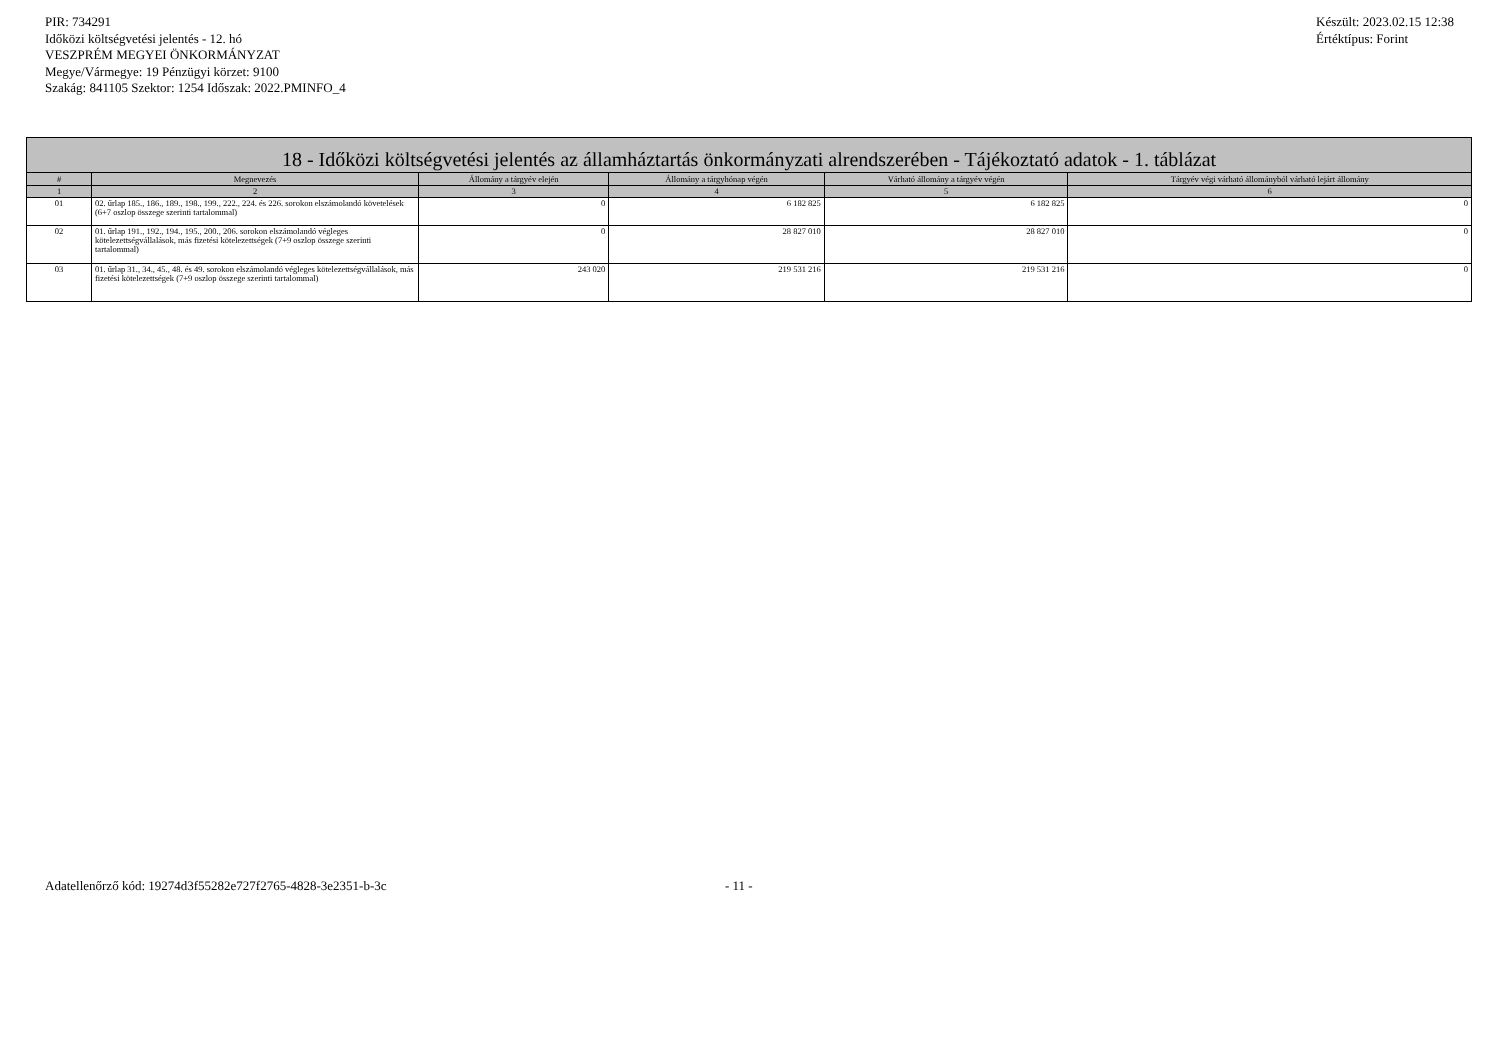PIR: 734291
Időközi költségvetési jelentés - 12. hó
VESZPRÉM MEGYEI ÖNKORMÁNYZAT
Megye/Vármegye: 19 Pénzügyi körzet: 9100
Szakág: 841105 Szektor: 1254 Időszak: 2022.PMINFO_4
Készült: 2023.02.15 12:38
Értéktípus: Forint
| 18 - Időközi költségvetési jelentés az államháztartás önkormányzati alrendszerében - Tájékoztató adatok - 1. táblázat | | | | | |
| --- | --- | --- | --- | --- | --- |
| # | Megnevezés | Állomány a tárgyév elején | Állomány a tárgyhónap végén | Várható állomány a tárgyév végén | Tárgyév végi várható állományból várható lejárt állomány |
| 1 | 2 | 3 | 4 | 5 | 6 |
| 01 | 02. űrlap 185., 186., 189., 198., 199., 222., 224. és 226. sorokon elszámolandó követelések (6+7 oszlop összege szerinti tartalommal) | 0 | 6 182 825 | 6 182 825 | 0 |
| 02 | 01. űrlap 191., 192., 194., 195., 200., 206. sorokon elszámolandó végleges kötelezettségvállalások, más fizetési kötelezettségek (7+9 oszlop összege szerinti tartalommal) | 0 | 28 827 010 | 28 827 010 | 0 |
| 03 | 01. űrlap 31., 34., 45., 48. és 49. sorokon elszámolandó végleges kötelezettségvállalások, más fizetési kötelezettségek (7+9 oszlop összege szerinti tartalommal) | 243 020 | 219 531 216 | 219 531 216 | 0 |
Adatellenőrző kód: 19274d3f55282e727f2765-4828-3e2351-b-3c - 11 -